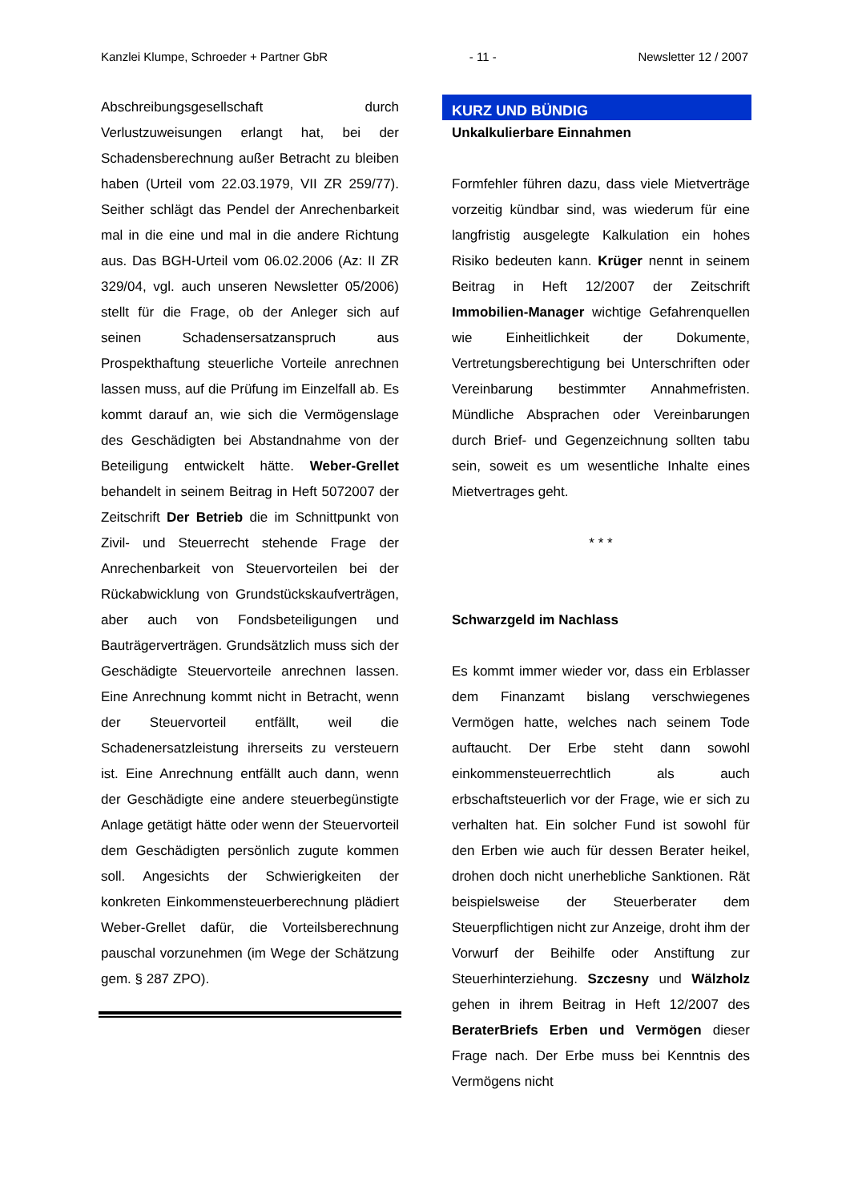Kanzlei Klumpe, Schroeder + Partner GbR - 11 - Newsletter 12 / 2007
Abschreibungsgesellschaft durch Verlustzuweisungen erlangt hat, bei der Schadensberechnung außer Betracht zu bleiben haben (Urteil vom 22.03.1979, VII ZR 259/77). Seither schlägt das Pendel der Anrechenbarkeit mal in die eine und mal in die andere Richtung aus. Das BGH-Urteil vom 06.02.2006 (Az: II ZR 329/04, vgl. auch unseren Newsletter 05/2006) stellt für die Frage, ob der Anleger sich auf seinen Schadensersatzanspruch aus Prospekthaftung steuerliche Vorteile anrechnen lassen muss, auf die Prüfung im Einzelfall ab. Es kommt darauf an, wie sich die Vermögenslage des Geschädigten bei Abstandnahme von der Beteiligung entwickelt hätte. Weber-Grellet behandelt in seinem Beitrag in Heft 5072007 der Zeitschrift Der Betrieb die im Schnittpunkt von Zivil- und Steuerrecht stehende Frage der Anrechenbarkeit von Steuervorteilen bei der Rückabwicklung von Grundstückskaufverträgen, aber auch von Fondsbeteiligungen und Bauträgerverträgen. Grundsätzlich muss sich der Geschädigte Steuervorteile anrechnen lassen. Eine Anrechnung kommt nicht in Betracht, wenn der Steuervorteil entfällt, weil die Schadenersatzleistung ihrerseits zu versteuern ist. Eine Anrechnung entfällt auch dann, wenn der Geschädigte eine andere steuerbegünstigte Anlage getätigt hätte oder wenn der Steuervorteil dem Geschädigten persönlich zugute kommen soll. Angesichts der Schwierigkeiten der konkreten Einkommensteuerberechnung plädiert Weber-Grellet dafür, die Vorteilsberechnung pauschal vorzunehmen (im Wege der Schätzung gem. § 287 ZPO).
KURZ UND BÜNDIG
Unkalkulierbare Einnahmen
Formfehler führen dazu, dass viele Mietverträge vorzeitig kündbar sind, was wiederum für eine langfristig ausgelegte Kalkulation ein hohes Risiko bedeuten kann. Krüger nennt in seinem Beitrag in Heft 12/2007 der Zeitschrift Immobilien-Manager wichtige Gefahrenquellen wie Einheitlichkeit der Dokumente, Vertretungsberechtigung bei Unterschriften oder Vereinbarung bestimmter Annahmefristen. Mündliche Absprachen oder Vereinbarungen durch Brief- und Gegenzeichnung sollten tabu sein, soweit es um wesentliche Inhalte eines Mietvertrages geht.
* * *
Schwarzgeld im Nachlass
Es kommt immer wieder vor, dass ein Erblasser dem Finanzamt bislang verschwiegenes Vermögen hatte, welches nach seinem Tode auftaucht. Der Erbe steht dann sowohl einkommensteuerrechtlich als auch erbschaftsteuerlich vor der Frage, wie er sich zu verhalten hat. Ein solcher Fund ist sowohl für den Erben wie auch für dessen Berater heikel, drohen doch nicht unerhebliche Sanktionen. Rät beispielsweise der Steuerberater dem Steuerpflichtigen nicht zur Anzeige, droht ihm der Vorwurf der Beihilfe oder Anstiftung zur Steuerhinterziehung. Szczesny und Wälzholz gehen in ihrem Beitrag in Heft 12/2007 des BeraterBriefs Erben und Vermögen dieser Frage nach. Der Erbe muss bei Kenntnis des Vermögens nicht